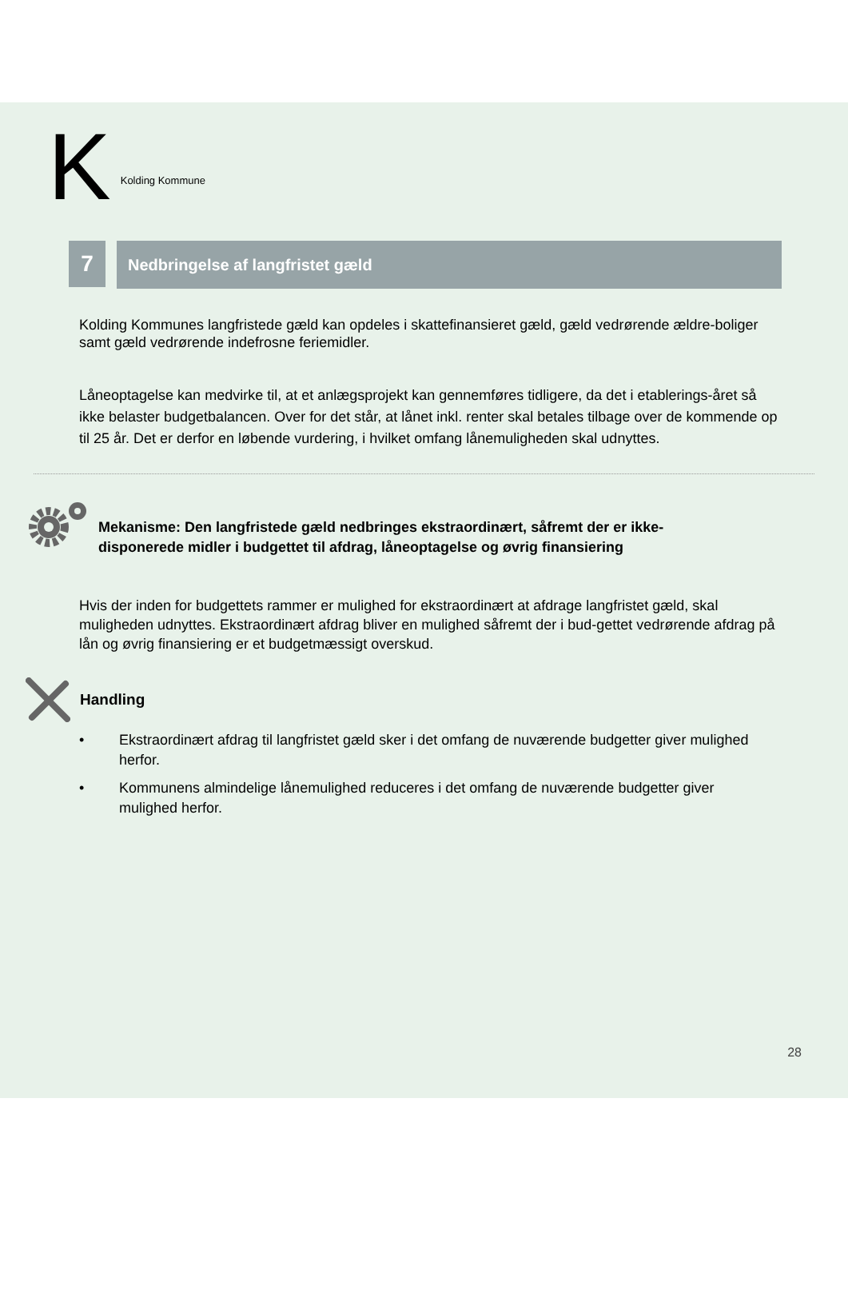K Kolding Kommune
7
Nedbringelse af langfristet gæld
Kolding Kommunes langfristede gæld kan opdeles i skattefinansieret gæld, gæld vedrørende ældre-boliger samt gæld vedrørende indefrosne feriemidler.
Låneoptagelse kan medvirke til, at et anlægsprojekt kan gennemføres tidligere, da det i etablerings-året så ikke belaster budgetbalancen. Over for det står, at lånet inkl. renter skal betales tilbage over de kommende op til 25 år. Det er derfor en løbende vurdering, i hvilket omfang lånemuligheden skal udnyttes.
Mekanisme: Den langfristede gæld nedbringes ekstraordinært, såfremt der er ikke-
disponerede midler i budgettet til afdrag, låneoptagelse og øvrig finansiering
Hvis der inden for budgettets rammer er mulighed for ekstraordinært at afdrage langfristet gæld, skal muligheden udnyttes. Ekstraordinært afdrag bliver en mulighed såfremt der i bud-gettet vedrørende afdrag på lån og øvrig finansiering er et budgetmæssigt overskud.
Handling
• Ekstraordinært afdrag til langfristet gæld sker i det omfang de nuværende budgetter giver mulighed herfor.
• Kommunens almindelige lånemulighed reduceres i det omfang de nuværende budgetter giver mulighed herfor.
28